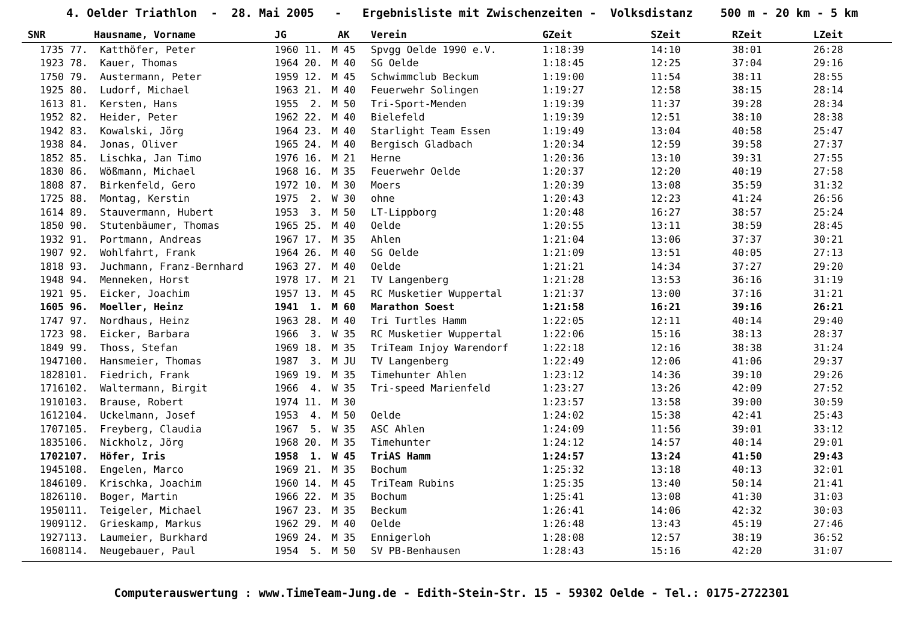4. Oelder Triathlon - 28. Mai 2005 - Ergebnisliste mit Zwischenzeiten - Volksdistanz 500 m - 20 km - 5 km
| SNR | | Hausname, Vorname | JG | AK | Verein | GZeit | SZeit | RZeit | LZeit |
| --- | --- | --- | --- | --- | --- | --- | --- | --- | --- |
| 1735 | 77. | Katthöfer, Peter | 1960 11. | M 45 | Spvgg Oelde 1990 e.V. | 1:18:39 | 14:10 | 38:01 | 26:28 |
| 1923 | 78. | Kauer, Thomas | 1964 20. | M 40 | SG Oelde | 1:18:45 | 12:25 | 37:04 | 29:16 |
| 1750 | 79. | Austermann, Peter | 1959 12. | M 45 | Schwimmclub Beckum | 1:19:00 | 11:54 | 38:11 | 28:55 |
| 1925 | 80. | Ludorf, Michael | 1963 21. | M 40 | Feuerwehr Solingen | 1:19:27 | 12:58 | 38:15 | 28:14 |
| 1613 | 81. | Kersten, Hans | 1955 2. | M 50 | Tri-Sport-Menden | 1:19:39 | 11:37 | 39:28 | 28:34 |
| 1952 | 82. | Heider, Peter | 1962 22. | M 40 | Bielefeld | 1:19:39 | 12:51 | 38:10 | 28:38 |
| 1942 | 83. | Kowalski, Jörg | 1964 23. | M 40 | Starlight Team Essen | 1:19:49 | 13:04 | 40:58 | 25:47 |
| 1938 | 84. | Jonas, Oliver | 1965 24. | M 40 | Bergisch Gladbach | 1:20:34 | 12:59 | 39:58 | 27:37 |
| 1852 | 85. | Lischka, Jan Timo | 1976 16. | M 21 | Herne | 1:20:36 | 13:10 | 39:31 | 27:55 |
| 1830 | 86. | Wößmann, Michael | 1968 16. | M 35 | Feuerwehr Oelde | 1:20:37 | 12:20 | 40:19 | 27:58 |
| 1808 | 87. | Birkenfeld, Gero | 1972 10. | M 30 | Moers | 1:20:39 | 13:08 | 35:59 | 31:32 |
| 1725 | 88. | Montag, Kerstin | 1975 2. | W 30 | ohne | 1:20:43 | 12:23 | 41:24 | 26:56 |
| 1614 | 89. | Stauvermann, Hubert | 1953 3. | M 50 | LT-Lippborg | 1:20:48 | 16:27 | 38:57 | 25:24 |
| 1850 | 90. | Stutenbäumer, Thomas | 1965 25. | M 40 | Oelde | 1:20:55 | 13:11 | 38:59 | 28:45 |
| 1932 | 91. | Portmann, Andreas | 1967 17. | M 35 | Ahlen | 1:21:04 | 13:06 | 37:37 | 30:21 |
| 1907 | 92. | Wohlfahrt, Frank | 1964 26. | M 40 | SG Oelde | 1:21:09 | 13:51 | 40:05 | 27:13 |
| 1818 | 93. | Juchmann, Franz-Bernhard | 1963 27. | M 40 | Oelde | 1:21:21 | 14:34 | 37:27 | 29:20 |
| 1948 | 94. | Menneken, Horst | 1978 17. | M 21 | TV Langenberg | 1:21:28 | 13:53 | 36:16 | 31:19 |
| 1921 | 95. | Eicker, Joachim | 1957 13. | M 45 | RC Musketier Wuppertal | 1:21:37 | 13:00 | 37:16 | 31:21 |
| 1605 | 96. | Moeller, Heinz | 1941 1. | M 60 | Marathon Soest | 1:21:58 | 16:21 | 39:16 | 26:21 |
| 1747 | 97. | Nordhaus, Heinz | 1963 28. | M 40 | Tri Turtles Hamm | 1:22:05 | 12:11 | 40:14 | 29:40 |
| 1723 | 98. | Eicker, Barbara | 1966 3. | W 35 | RC Musketier Wuppertal | 1:22:06 | 15:16 | 38:13 | 28:37 |
| 1849 | 99. | Thoss, Stefan | 1969 18. | M 35 | TriTeam Injoy Warendorf | 1:22:18 | 12:16 | 38:38 | 31:24 |
| 1947 | 100. | Hansmeier, Thomas | 1987 3. | M JU | TV Langenberg | 1:22:49 | 12:06 | 41:06 | 29:37 |
| 1828 | 101. | Fiedrich, Frank | 1969 19. | M 35 | Timehunter Ahlen | 1:23:12 | 14:36 | 39:10 | 29:26 |
| 1716 | 102. | Waltermann, Birgit | 1966 4. | W 35 | Tri-speed Marienfeld | 1:23:27 | 13:26 | 42:09 | 27:52 |
| 1910 | 103. | Brause, Robert | 1974 11. | M 30 | | 1:23:57 | 13:58 | 39:00 | 30:59 |
| 1612 | 104. | Uckelmann, Josef | 1953 4. | M 50 | Oelde | 1:24:02 | 15:38 | 42:41 | 25:43 |
| 1707 | 105. | Freyberg, Claudia | 1967 5. | W 35 | ASC Ahlen | 1:24:09 | 11:56 | 39:01 | 33:12 |
| 1835 | 106. | Nickholz, Jörg | 1968 20. | M 35 | Timehunter | 1:24:12 | 14:57 | 40:14 | 29:01 |
| 1702 | 107. | Höfer, Iris | 1958 1. | W 45 | TriAS Hamm | 1:24:57 | 13:24 | 41:50 | 29:43 |
| 1945 | 108. | Engelen, Marco | 1969 21. | M 35 | Bochum | 1:25:32 | 13:18 | 40:13 | 32:01 |
| 1846 | 109. | Krischka, Joachim | 1960 14. | M 45 | TriTeam Rubins | 1:25:35 | 13:40 | 50:14 | 21:41 |
| 1826 | 110. | Boger, Martin | 1966 22. | M 35 | Bochum | 1:25:41 | 13:08 | 41:30 | 31:03 |
| 1950 | 111. | Teigeler, Michael | 1967 23. | M 35 | Beckum | 1:26:41 | 14:06 | 42:32 | 30:03 |
| 1909 | 112. | Grieskamp, Markus | 1962 29. | M 40 | Oelde | 1:26:48 | 13:43 | 45:19 | 27:46 |
| 1927 | 113. | Laumeier, Burkhard | 1969 24. | M 35 | Ennigerloh | 1:28:08 | 12:57 | 38:19 | 36:52 |
| 1608 | 114. | Neugebauer, Paul | 1954 5. | M 50 | SV PB-Benhausen | 1:28:43 | 15:16 | 42:20 | 31:07 |
Computerauswertung : www.TimeTeam-Jung.de - Edith-Stein-Str. 15 - 59302 Oelde - Tel.: 0175-2722301